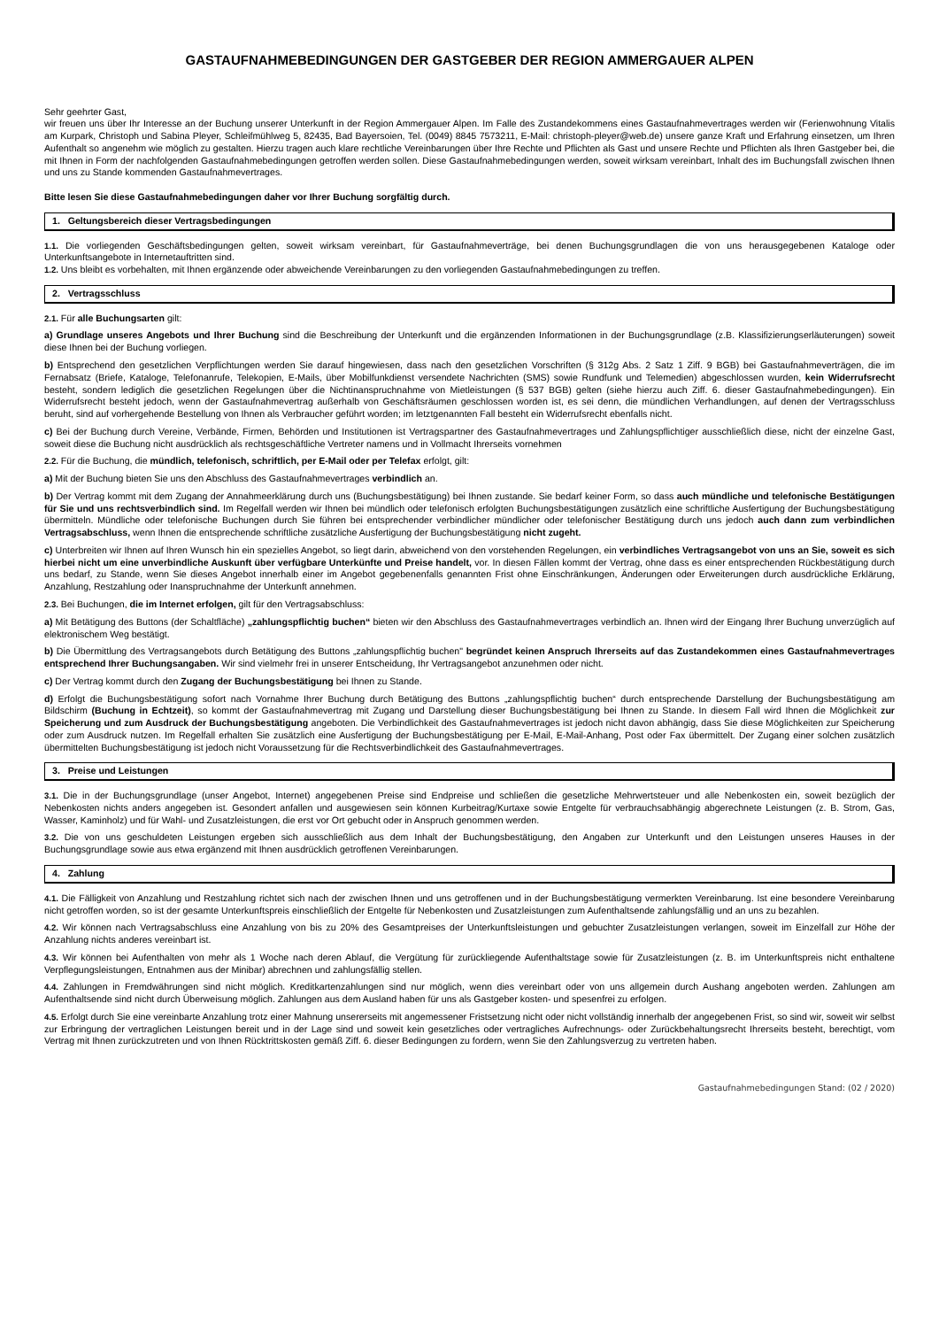GASTAUFNAHMEBEDINGUNGEN DER GASTGEBER DER REGION AMMERGAUER ALPEN
Sehr geehrter Gast,
wir freuen uns über Ihr Interesse an der Buchung unserer Unterkunft in der Region Ammergauer Alpen. Im Falle des Zustandekommens eines Gastaufnahmevertrages werden wir (Ferienwohnung Vitalis am Kurpark, Christoph und Sabina Pleyer, Schleifmühlweg 5, 82435, Bad Bayersoien, Tel. (0049) 8845 7573211, E-Mail: christoph-pleyer@web.de) unsere ganze Kraft und Erfahrung einsetzen, um Ihren Aufenthalt so angenehm wie möglich zu gestalten. Hierzu tragen auch klare rechtliche Vereinbarungen über Ihre Rechte und Pflichten als Gast und unsere Rechte und Pflichten als Ihren Gastgeber bei, die mit Ihnen in Form der nachfolgenden Gastaufnahmebedingungen getroffen werden sollen. Diese Gastaufnahmebedingungen werden, soweit wirksam vereinbart, Inhalt des im Buchungsfall zwischen Ihnen und uns zu Stande kommenden Gastaufnahmevertrages.
Bitte lesen Sie diese Gastaufnahmebedingungen daher vor Ihrer Buchung sorgfältig durch.
1. Geltungsbereich dieser Vertragsbedingungen
1.1. Die vorliegenden Geschäftsbedingungen gelten, soweit wirksam vereinbart, für Gastaufnahmeverträge, bei denen Buchungsgrundlagen die von uns herausgegebenen Kataloge oder Unterkunftsangebote in Internetauftritten sind.
1.2. Uns bleibt es vorbehalten, mit Ihnen ergänzende oder abweichende Vereinbarungen zu den vorliegenden Gastaufnahmebedingungen zu treffen.
2. Vertragsschluss
2.1. Für alle Buchungsarten gilt:
a) Grundlage unseres Angebots und Ihrer Buchung sind die Beschreibung der Unterkunft und die ergänzenden Informationen in der Buchungsgrundlage (z.B. Klassifizierungserläuterungen) soweit diese Ihnen bei der Buchung vorliegen.
b) Entsprechend den gesetzlichen Verpflichtungen werden Sie darauf hingewiesen, dass nach den gesetzlichen Vorschriften (§ 312g Abs. 2 Satz 1 Ziff. 9 BGB) bei Gastaufnahmeverträgen, die im Fernabsatz (Briefe, Kataloge, Telefonanrufe, Telekopien, E-Mails, über Mobilfunkdienst versendete Nachrichten (SMS) sowie Rundfunk und Telemedien) abgeschlossen wurden, kein Widerrufsrecht besteht, sondern lediglich die gesetzlichen Regelungen über die Nichtinanspruchnahme von Mietleistungen (§ 537 BGB) gelten (siehe hierzu auch Ziff. 6. dieser Gastaufnahmebedingungen). Ein Widerrufsrecht besteht jedoch, wenn der Gastaufnahmevertrag außerhalb von Geschäftsräumen geschlossen worden ist, es sei denn, die mündlichen Verhandlungen, auf denen der Vertragsschluss beruht, sind auf vorhergehende Bestellung von Ihnen als Verbraucher geführt worden; im letztgenannten Fall besteht ein Widerrufsrecht ebenfalls nicht.
c) Bei der Buchung durch Vereine, Verbände, Firmen, Behörden und Institutionen ist Vertragspartner des Gastaufnahmevertrages und Zahlungspflichtiger ausschließlich diese, nicht der einzelne Gast, soweit diese die Buchung nicht ausdrücklich als rechtsgeschäftliche Vertreter namens und in Vollmacht Ihrerseits vornehmen
2.2. Für die Buchung, die mündlich, telefonisch, schriftlich, per E-Mail oder per Telefax erfolgt, gilt:
a) Mit der Buchung bieten Sie uns den Abschluss des Gastaufnahmevertrages verbindlich an.
b) Der Vertrag kommt mit dem Zugang der Annahmeerklärung durch uns (Buchungsbestätigung) bei Ihnen zustande. Sie bedarf keiner Form, so dass auch mündliche und telefonische Bestätigungen für Sie und uns rechtsverbindlich sind. Im Regelfall werden wir Ihnen bei mündlich oder telefonisch erfolgten Buchungsbestätigungen zusätzlich eine schriftliche Ausfertigung der Buchungsbestätigung übermitteln. Mündliche oder telefonische Buchungen durch Sie führen bei entsprechender verbindlicher mündlicher oder telefonischer Bestätigung durch uns jedoch auch dann zum verbindlichen Vertragsabschluss, wenn Ihnen die entsprechende schriftliche zusätzliche Ausfertigung der Buchungsbestätigung nicht zugeht.
c) Unterbreiten wir Ihnen auf Ihren Wunsch hin ein spezielles Angebot, so liegt darin, abweichend von den vorstehenden Regelungen, ein verbindliches Vertragsangebot von uns an Sie, soweit es sich hierbei nicht um eine unverbindliche Auskunft über verfügbare Unterkünfte und Preise handelt, vor. In diesen Fällen kommt der Vertrag, ohne dass es einer entsprechenden Rückbestätigung durch uns bedarf, zu Stande, wenn Sie dieses Angebot innerhalb einer im Angebot gegebenenfalls genannten Frist ohne Einschränkungen, Änderungen oder Erweiterungen durch ausdrückliche Erklärung, Anzahlung, Restzahlung oder Inanspruchnahme der Unterkunft annehmen.
2.3. Bei Buchungen, die im Internet erfolgen, gilt für den Vertragsabschluss:
a) Mit Betätigung des Buttons (der Schaltfläche) „zahlungspflichtig buchen“ bieten wir den Abschluss des Gastaufnahmevertrages verbindlich an. Ihnen wird der Eingang Ihrer Buchung unverzüglich auf elektronischem Weg bestätigt.
b) Die Übermittlung des Vertragsangebots durch Betätigung des Buttons „zahlungspflichtig buchen" begründet keinen Anspruch Ihrerseits auf das Zustandekommen eines Gastaufnahmevertrages entsprechend Ihrer Buchungsangaben. Wir sind vielmehr frei in unserer Entscheidung, Ihr Vertragsangebot anzunehmen oder nicht.
c) Der Vertrag kommt durch den Zugang der Buchungsbestätigung bei Ihnen zu Stande.
d) Erfolgt die Buchungsbestätigung sofort nach Vornahme Ihrer Buchung durch Betätigung des Buttons „zahlungspflichtig buchen“ durch entsprechende Darstellung der Buchungsbestätigung am Bildschirm (Buchung in Echtzeit), so kommt der Gastaufnahmevertrag mit Zugang und Darstellung dieser Buchungsbestätigung bei Ihnen zu Stande. In diesem Fall wird Ihnen die Möglichkeit zur Speicherung und zum Ausdruck der Buchungsbestätigung angeboten. Die Verbindlichkeit des Gastaufnahmevertrages ist jedoch nicht davon abhängig, dass Sie diese Möglichkeiten zur Speicherung oder zum Ausdruck nutzen. Im Regelfall erhalten Sie zusätzlich eine Ausfertigung der Buchungsbestätigung per E-Mail, E-Mail-Anhang, Post oder Fax übermittelt. Der Zugang einer solchen zusätzlich übermittelten Buchungsbestätigung ist jedoch nicht Voraussetzung für die Rechtsverbindlichkeit des Gastaufnahmevertrages.
3. Preise und Leistungen
3.1. Die in der Buchungsgrundlage (unser Angebot, Internet) angegebenen Preise sind Endpreise und schließen die gesetzliche Mehrwertsteuer und alle Nebenkosten ein, soweit bezüglich der Nebenkosten nichts anders angegeben ist. Gesondert anfallen und ausgewiesen sein können Kurbeitrag/Kurtaxe sowie Entgelte für verbrauchsabhängig abgerechnete Leistungen (z. B. Strom, Gas, Wasser, Kaminholz) und für Wahl- und Zusatzleistungen, die erst vor Ort gebucht oder in Anspruch genommen werden.
3.2. Die von uns geschuldeten Leistungen ergeben sich ausschließlich aus dem Inhalt der Buchungsbestätigung, den Angaben zur Unterkunft und den Leistungen unseres Hauses in der Buchungsgrundlage sowie aus etwa ergänzend mit Ihnen ausdrücklich getroffenen Vereinbarungen.
4. Zahlung
4.1. Die Fälligkeit von Anzahlung und Restzahlung richtet sich nach der zwischen Ihnen und uns getroffenen und in der Buchungsbestätigung vermerkten Vereinbarung. Ist eine besondere Vereinbarung nicht getroffen worden, so ist der gesamte Unterkunftspreis einschließlich der Entgelte für Nebenkosten und Zusatzleistungen zum Aufenthaltsende zahlungsfällig und an uns zu bezahlen.
4.2. Wir können nach Vertragsabschluss eine Anzahlung von bis zu 20% des Gesamtpreises der Unterkunftsleistungen und gebuchter Zusatzleistungen verlangen, soweit im Einzelfall zur Höhe der Anzahlung nichts anderes vereinbart ist.
4.3. Wir können bei Aufenthalten von mehr als 1 Woche nach deren Ablauf, die Vergütung für zurückliegende Aufenthaltstage sowie für Zusatzleistungen (z. B. im Unterkunftspreis nicht enthaltene Verpflegungsleistungen, Entnahmen aus der Minibar) abrechnen und zahlungsfällig stellen.
4.4. Zahlungen in Fremdwährungen sind nicht möglich. Kreditkartenzahlungen sind nur möglich, wenn dies vereinbart oder von uns allgemein durch Aushang angeboten werden. Zahlungen am Aufenthaltsende sind nicht durch Überweisung möglich. Zahlungen aus dem Ausland haben für uns als Gastgeber kosten- und spesenfrei zu erfolgen.
4.5. Erfolgt durch Sie eine vereinbarte Anzahlung trotz einer Mahnung unsererseits mit angemessener Fristsetzung nicht oder nicht vollständig innerhalb der angegebenen Frist, so sind wir, soweit wir selbst zur Erbringung der vertraglichen Leistungen bereit und in der Lage sind und soweit kein gesetzliches oder vertragliches Aufrechnungs- oder Zurückbehaltungsrecht Ihrerseits besteht, berechtigt, vom Vertrag mit Ihnen zurückzutreten und von Ihnen Rücktrittskosten gemäß Ziff. 6. dieser Bedingungen zu fordern, wenn Sie den Zahlungsverzug zu vertreten haben.
Gastaufnahmebedingungen Stand: (02 / 2020)